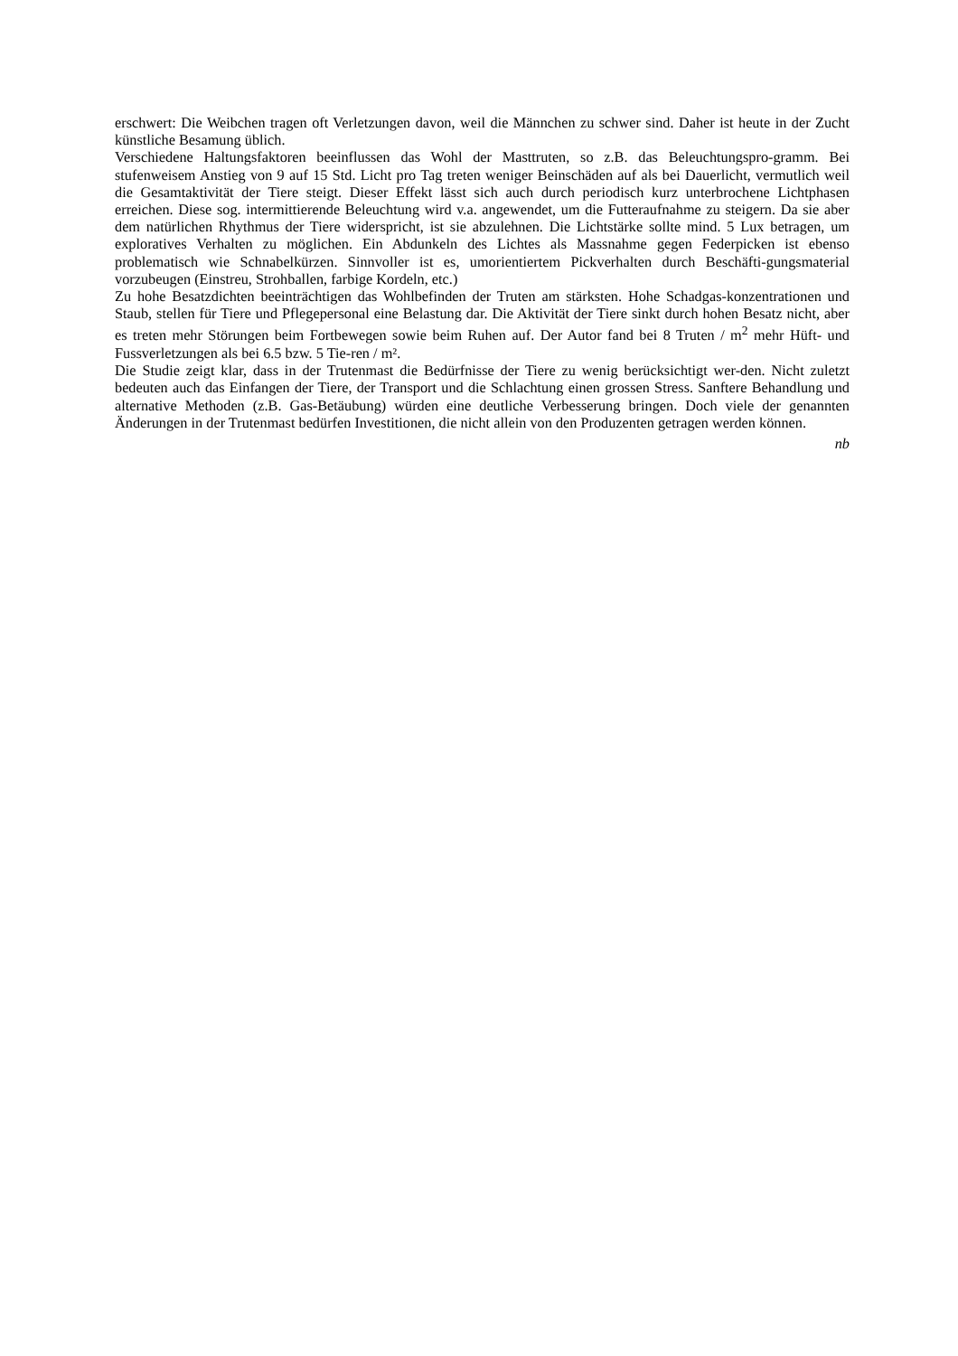erschwert: Die Weibchen tragen oft Verletzungen davon, weil die Männchen zu schwer sind. Daher ist heute in der Zucht künstliche Besamung üblich.
Verschiedene Haltungsfaktoren beeinflussen das Wohl der Masttruten, so z.B. das Beleuchtungspro-gramm. Bei stufenweisem Anstieg von 9 auf 15 Std. Licht pro Tag treten weniger Beinschäden auf als bei Dauerlicht, vermutlich weil die Gesamtaktivität der Tiere steigt. Dieser Effekt lässt sich auch durch periodisch kurz unterbrochene Lichtphasen erreichen. Diese sog. intermittierende Beleuchtung wird v.a. angewendet, um die Futteraufnahme zu steigern. Da sie aber dem natürlichen Rhythmus der Tiere widerspricht, ist sie abzulehnen. Die Lichtstärke sollte mind. 5 Lux betragen, um exploratives Verhalten zu möglichen. Ein Abdunkeln des Lichtes als Massnahme gegen Federpicken ist ebenso problematisch wie Schnabelkürzen. Sinnvoller ist es, umorientiertem Pickverhalten durch Beschäfti-gungsmaterial vorzubeugen (Einstreu, Strohballen, farbige Kordeln, etc.)
Zu hohe Besatzdichten beeinträchtigen das Wohlbefinden der Truten am stärksten. Hohe Schadgas-konzentrationen und Staub, stellen für Tiere und Pflegepersonal eine Belastung dar. Die Aktivität der Tiere sinkt durch hohen Besatz nicht, aber es treten mehr Störungen beim Fortbewegen sowie beim Ruhen auf. Der Autor fand bei 8 Truten / m<sup>2</sup> mehr Hüft- und Fussverletzungen als bei 6.5 bzw. 5 Tie-ren / m².
Die Studie zeigt klar, dass in der Trutenmast die Bedürfnisse der Tiere zu wenig berücksichtigt wer-den. Nicht zuletzt bedeuten auch das Einfangen der Tiere, der Transport und die Schlachtung einen grossen Stress. Sanftere Behandlung und alternative Methoden (z.B. Gas-Betäubung) würden eine deutliche Verbesserung bringen. Doch viele der genannten Änderungen in der Trutenmast bedürfen Investitionen, die nicht allein von den Produzenten getragen werden können.
nb